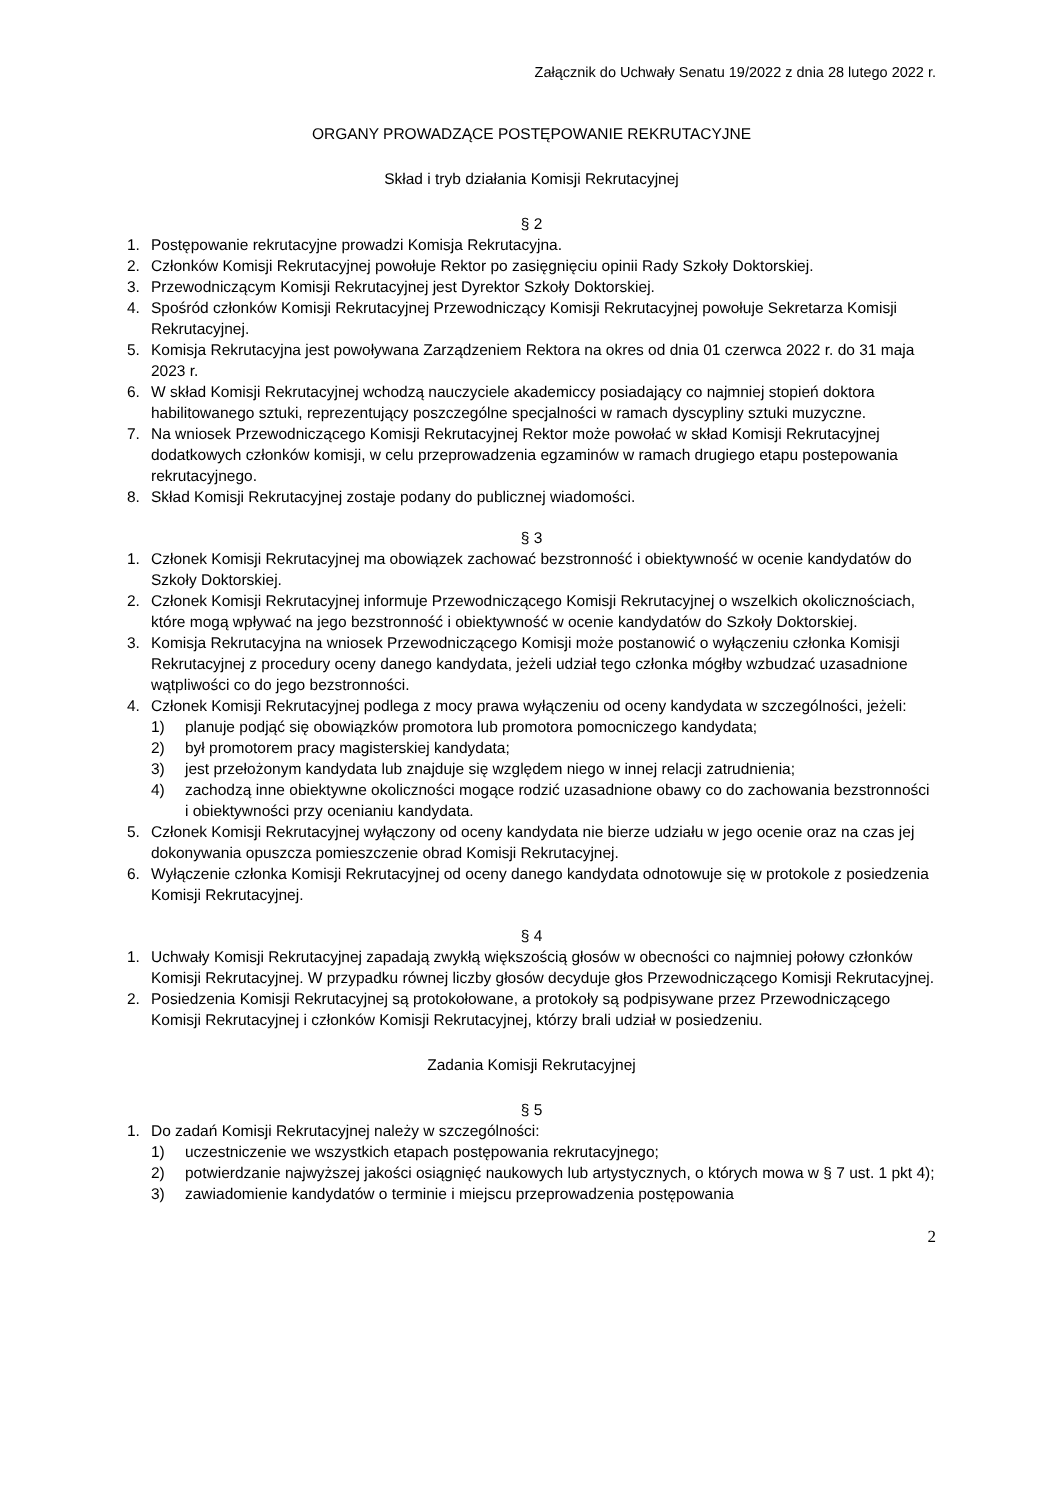Załącznik do Uchwały Senatu 19/2022 z dnia 28 lutego 2022 r.
ORGANY PROWADZĄCE POSTĘPOWANIE REKRUTACYJNE
Skład i tryb działania Komisji Rekrutacyjnej
§ 2
1. Postępowanie rekrutacyjne prowadzi Komisja Rekrutacyjna.
2. Członków Komisji Rekrutacyjnej powołuje Rektor po zasięgnięciu opinii Rady Szkoły Doktorskiej.
3. Przewodniczącym Komisji Rekrutacyjnej jest Dyrektor Szkoły Doktorskiej.
4. Spośród członków Komisji Rekrutacyjnej Przewodniczący Komisji Rekrutacyjnej powołuje Sekretarza Komisji Rekrutacyjnej.
5. Komisja Rekrutacyjna jest powoływana Zarządzeniem Rektora na okres od dnia 01 czerwca 2022 r. do 31 maja 2023 r.
6. W skład Komisji Rekrutacyjnej wchodzą nauczyciele akademiccy posiadający co najmniej stopień doktora habilitowanego sztuki, reprezentujący poszczególne specjalności w ramach dyscypliny sztuki muzyczne.
7. Na wniosek Przewodniczącego Komisji Rekrutacyjnej Rektor może powołać w skład Komisji Rekrutacyjnej dodatkowych członków komisji, w celu przeprowadzenia egzaminów w ramach drugiego etapu postepowania rekrutacyjnego.
8. Skład Komisji Rekrutacyjnej zostaje podany do publicznej wiadomości.
§ 3
1. Członek Komisji Rekrutacyjnej ma obowiązek zachować bezstronność i obiektywność w ocenie kandydatów do Szkoły Doktorskiej.
2. Członek Komisji Rekrutacyjnej informuje Przewodniczącego Komisji Rekrutacyjnej o wszelkich okolicznościach, które mogą wpływać na jego bezstronność i obiektywność w ocenie kandydatów do Szkoły Doktorskiej.
3. Komisja Rekrutacyjna na wniosek Przewodniczącego Komisji może postanowić o wyłączeniu członka Komisji Rekrutacyjnej z procedury oceny danego kandydata, jeżeli udział tego członka mógłby wzbudzać uzasadnione wątpliwości co do jego bezstronności.
4. Członek Komisji Rekrutacyjnej podlega z mocy prawa wyłączeniu od oceny kandydata w szczególności, jeżeli:
1) planuje podjąć się obowiązków promotora lub promotora pomocniczego kandydata;
2) był promotorem pracy magisterskiej kandydata;
3) jest przełożonym kandydata lub znajduje się względem niego w innej relacji zatrudnienia;
4) zachodzą inne obiektywne okoliczności mogące rodzić uzasadnione obawy co do zachowania bezstronności i obiektywności przy ocenianiu kandydata.
5. Członek Komisji Rekrutacyjnej wyłączony od oceny kandydata nie bierze udziału w jego ocenie oraz na czas jej dokonywania opuszcza pomieszczenie obrad Komisji Rekrutacyjnej.
6. Wyłączenie członka Komisji Rekrutacyjnej od oceny danego kandydata odnotowuje się w protokole z posiedzenia Komisji Rekrutacyjnej.
§ 4
1. Uchwały Komisji Rekrutacyjnej zapadają zwykłą większością głosów w obecności co najmniej połowy członków Komisji Rekrutacyjnej. W przypadku równej liczby głosów decyduje głos Przewodniczącego Komisji Rekrutacyjnej.
2. Posiedzenia Komisji Rekrutacyjnej są protokołowane, a protokoły są podpisywane przez Przewodniczącego Komisji Rekrutacyjnej i członków Komisji Rekrutacyjnej, którzy brali udział w posiedzeniu.
Zadania Komisji Rekrutacyjnej
§ 5
1. Do zadań Komisji Rekrutacyjnej należy w szczególności:
1) uczestniczenie we wszystkich etapach postępowania rekrutacyjnego;
2) potwierdzanie najwyższej jakości osiągnięć naukowych lub artystycznych, o których mowa w § 7 ust. 1 pkt 4);
3) zawiadomienie kandydatów o terminie i miejscu przeprowadzenia postępowania
2